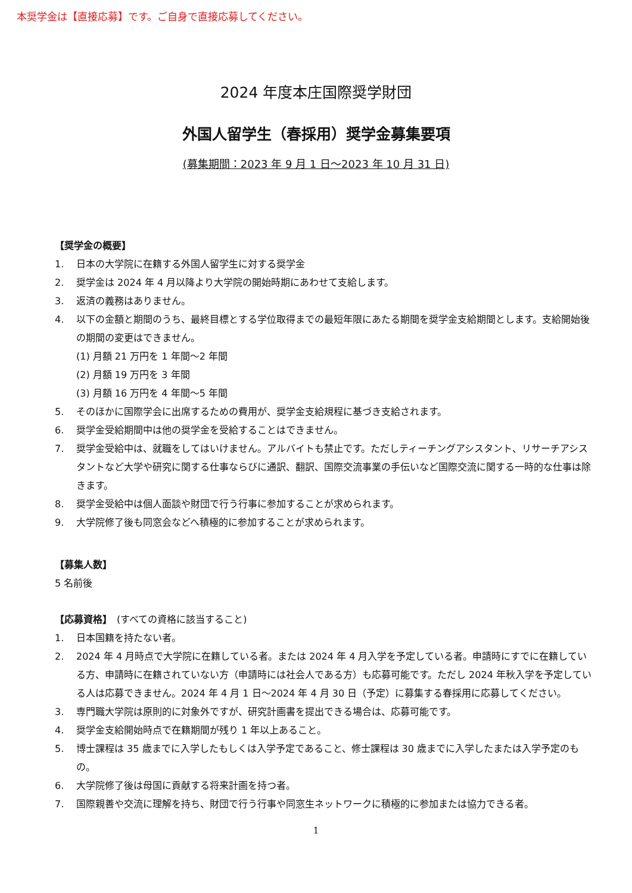本奨学金は【直接応募】です。ご自身で直接応募してください。
2024 年度本庄国際奨学財団
外国人留学生（春採用）奨学金募集要項
(募集期間：2023 年 9 月 1 日～2023 年 10 月 31 日)
【奨学金の概要】
1. 日本の大学院に在籍する外国人留学生に対する奨学金
2. 奨学金は 2024 年 4 月以降より大学院の開始時期にあわせて支給します。
3. 返済の義務はありません。
4. 以下の金額と期間のうち、最終目標とする学位取得までの最短年限にあたる期間を奨学金支給期間とします。支給開始後の期間の変更はできません。
(1) 月額 21 万円を 1 年間～2 年間
(2) 月額 19 万円を 3 年間
(3) 月額 16 万円を 4 年間～5 年間
5. そのほかに国際学会に出席するための費用が、奨学金支給規程に基づき支給されます。
6. 奨学金受給期間中は他の奨学金を受給することはできません。
7. 奨学金受給中は、就職をしてはいけません。アルバイトも禁止です。ただしティーチングアシスタント、リサーチアシスタントなど大学や研究に関する仕事ならびに通訳、翻訳、国際交流事業の手伝いなど国際交流に関する一時的な仕事は除きます。
8. 奨学金受給中は個人面談や財団で行う行事に参加することが求められます。
9. 大学院修了後も同窓会などへ積極的に参加することが求められます。
【募集人数】
5 名前後
【応募資格】　(すべての資格に該当すること)
1. 日本国籍を持たない者。
2. 2024 年 4 月時点で大学院に在籍している者。または 2024 年 4 月入学を予定している者。申請時にすでに在籍している方、申請時に在籍されていない方（申請時には社会人である方）も応募可能です。ただし 2024 年秋入学を予定している人は応募できません。2024 年 4 月 1 日～2024 年 4 月 30 日（予定）に募集する春採用に応募してください。
3. 専門職大学院は原則的に対象外ですが、研究計画書を提出できる場合は、応募可能です。
4. 奨学金支給開始時点で在籍期間が残り 1 年以上あること。
5. 博士課程は 35 歳までに入学したもしくは入学予定であること、修士課程は 30 歳までに入学したまたは入学予定のもの。
6. 大学院修了後は母国に貢献する将来計画を持つ者。
7. 国際親善や交流に理解を持ち、財団で行う行事や同窓生ネットワークに積極的に参加または協力できる者。
1